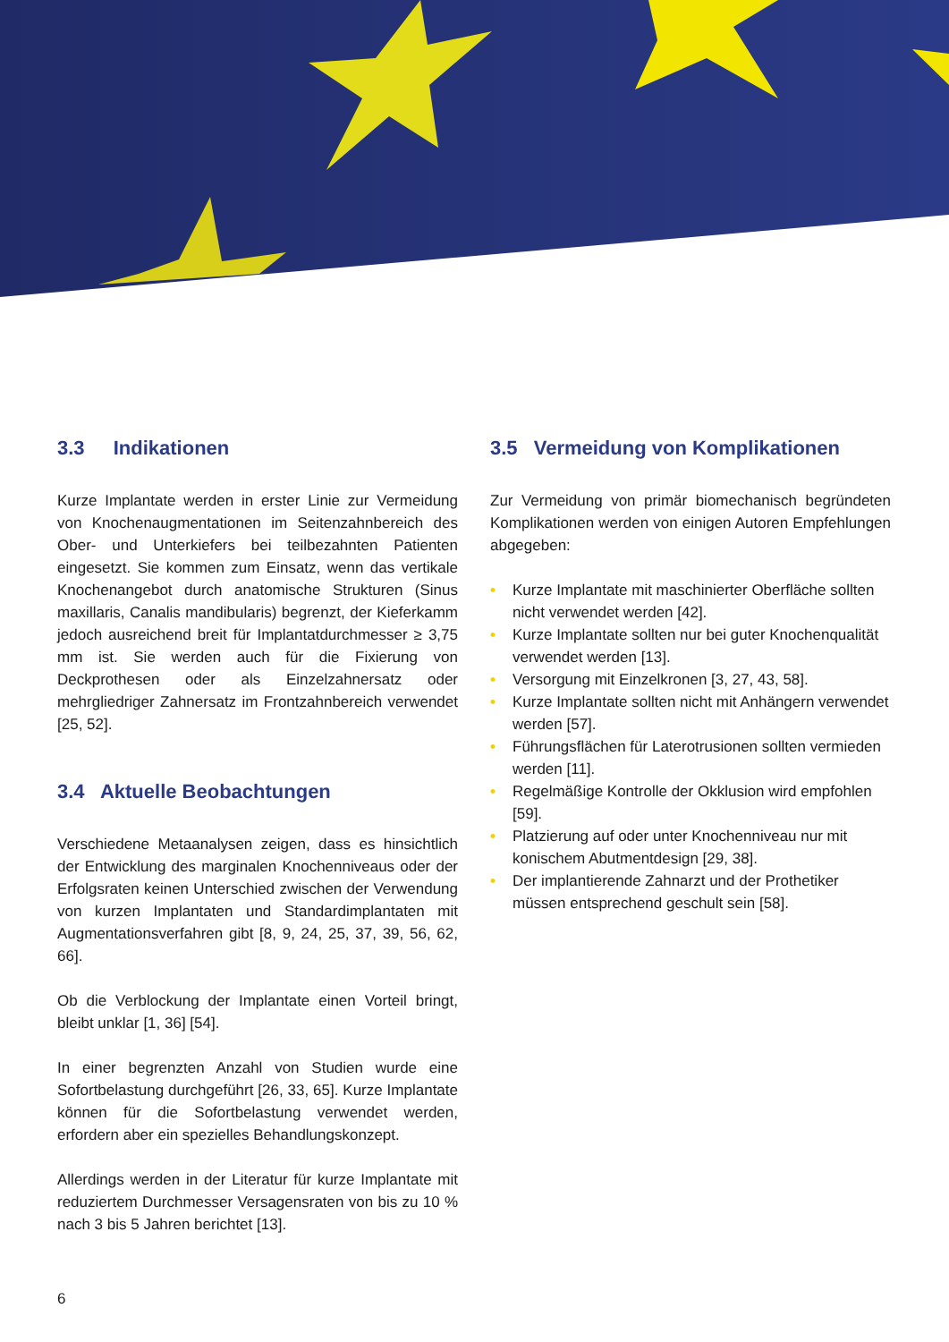3.3 Indikationen
Kurze Implantate werden in erster Linie zur Vermeidung von Knochenaugmentationen im Seitenzahnbereich des Ober- und Unterkiefers bei teilbezahnten Patienten eingesetzt. Sie kommen zum Einsatz, wenn das vertikale Knochenangebot durch anatomische Strukturen (Sinus maxillaris, Canalis mandibularis) begrenzt, der Kieferkamm jedoch ausreichend breit für Implantatdurchmesser ≥ 3,75 mm ist. Sie werden auch für die Fixierung von Deckprothesen oder als Einzelzahnersatz oder mehrgliedriger Zahnersatz im Frontzahnbereich verwendet [25, 52].
3.4 Aktuelle Beobachtungen
Verschiedene Metaanalysen zeigen, dass es hinsichtlich der Entwicklung des marginalen Knochenniveaus oder der Erfolgsraten keinen Unterschied zwischen der Verwendung von kurzen Implantaten und Standardimplantaten mit Augmentationsverfahren gibt [8, 9, 24, 25, 37, 39, 56, 62, 66].
Ob die Verblockung der Implantate einen Vorteil bringt, bleibt unklar [1, 36] [54].
In einer begrenzten Anzahl von Studien wurde eine Sofortbelastung durchgeführt [26, 33, 65]. Kurze Implantate können für die Sofortbelastung verwendet werden, erfordern aber ein spezielles Behandlungskonzept.
Allerdings werden in der Literatur für kurze Implantate mit reduziertem Durchmesser Versagensraten von bis zu 10 % nach 3 bis 5 Jahren berichtet [13].
3.5 Vermeidung von Komplikationen
Zur Vermeidung von primär biomechanisch begründeten Komplikationen werden von einigen Autoren Empfehlungen abgegeben:
• Kurze Implantate mit maschinierter Oberfläche sollten nicht verwendet werden [42].
• Kurze Implantate sollten nur bei guter Knochenqualität verwendet werden [13].
• Versorgung mit Einzelkronen [3, 27, 43, 58].
• Kurze Implantate sollten nicht mit Anhängern verwendet werden [57].
• Führungsflächen für Laterotrusionen sollten vermieden werden [11].
• Regelmäßige Kontrolle der Okklusion wird empfohlen [59].
• Platzierung auf oder unter Knochenniveau nur mit konischem Abutmentdesign [29, 38].
• Der implantierende Zahnarzt und der Prothetiker müssen entsprechend geschult sein [58].
6